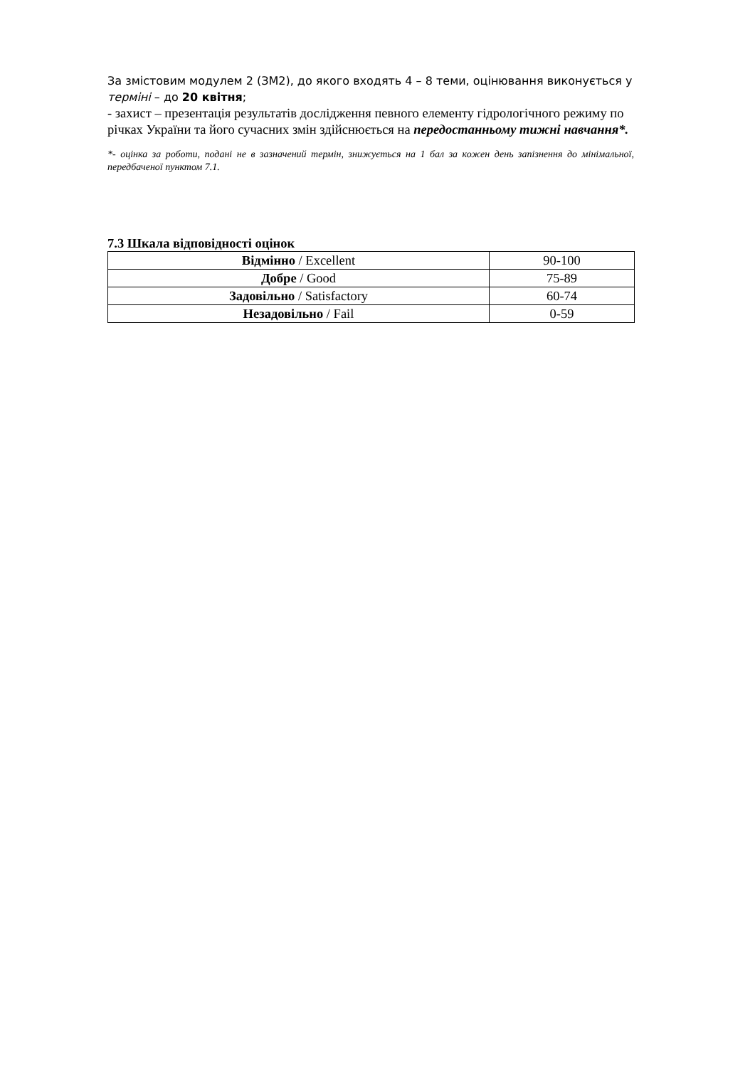За змістовим модулем 2 (ЗМ2), до якого входять 4 – 8 теми, оцінювання виконується у терміні – до 20 квітня;
- захист – презентація результатів дослідження певного елементу гідрологічного режиму по річках України та його сучасних змін здійснюється на передостанньому тижні навчання*.
*- оцінка за роботи, подані не в зазначений термін, знижується на 1 бал за кожен день запізнення до мінімальної, передбаченої пунктом 7.1.
7.3 Шкала відповідності оцінок
| Відмінно / Excellent | 90-100 |
| Добре / Good | 75-89 |
| Задовільно / Satisfactory | 60-74 |
| Незадовільно / Fail | 0-59 |